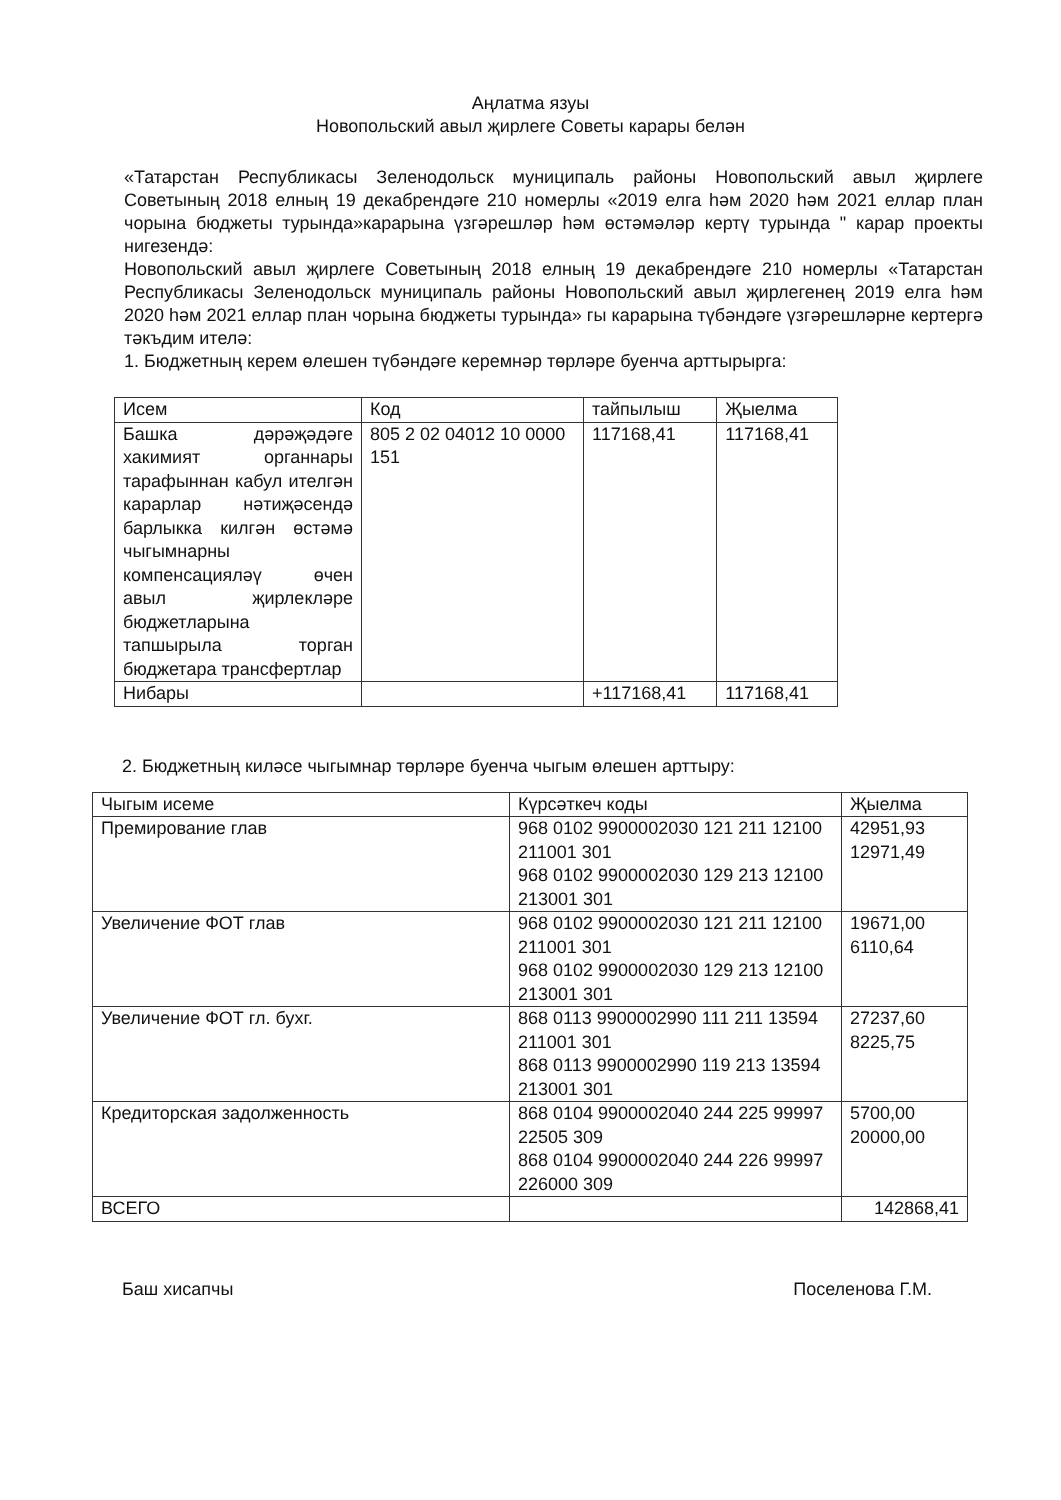Аңлатма язуы
Новопольский авыл җирлеге Советы карары белән
«Татарстан Республикасы Зеленодольск муниципаль районы Новопольский авыл җирлеге Советының 2018 елның 19 декабрендәге 210 номерлы «2019 елга һәм 2020 һәм 2021 еллар план чорына бюджеты турында»карарына үзгәрешләр һәм өстәмәләр кертү турында " карар проекты нигезендә:
Новопольский авыл җирлеге Советының 2018 елның 19 декабрендәге 210 номерлы «Татарстан Республикасы Зеленодольск муниципаль районы Новопольский авыл җирлегенең 2019 елга һәм 2020 һәм 2021 еллар план чорына бюджеты турында» гы карарына түбәндәге үзгәрешләрне кертергә тәкъдим ителә:
1. Бюджетның керем өлешен түбәндәге керемнәр төрләре буенча арттырырга:
| Исем | Код | тайпылыш | Җыелма |
| --- | --- | --- | --- |
| Башка дәрәҗәдәге хакимият органнары тарафыннан кабул ителгән карарлар нәтиҗәсендә барлыкка килгән өстәмә чыгымнарны компенсацияләү өчен авыл җирлекләре бюджетларына тапшырыла торган бюджетара трансфертлар | 805 2 02 04012 10 0000 151 | 117168,41 | 117168,41 |
| Нибары | | +117168,41 | 117168,41 |
2. Бюджетның киләсе чыгымнар төрләре буенча чыгым өлешен арттыру:
| Чыгым исеме | Күрсәткеч коды | Җыелма |
| --- | --- | --- |
| Премирование глав | 968 0102 9900002030 121 211 12100 211001 301 968 0102 9900002030 129 213 12100 213001 301 | 42951,93 12971,49 |
| Увеличение ФОТ глав | 968 0102 9900002030 121 211 12100 211001 301 968 0102 9900002030 129 213 12100 213001 301 | 19671,00 6110,64 |
| Увеличение ФОТ гл. бухг. | 868 0113 9900002990 111 211 13594 211001 301 868 0113 9900002990 119 213 13594 213001 301 | 27237,60 8225,75 |
| Кредиторская задолженность | 868 0104 9900002040 244 225 99997 22505 309 868 0104 9900002040 244 226 99997 226000 309 | 5700,00 20000,00 |
| ВСЕГО | | 142868,41 |
Баш хисапчы Поселенова Г.М.